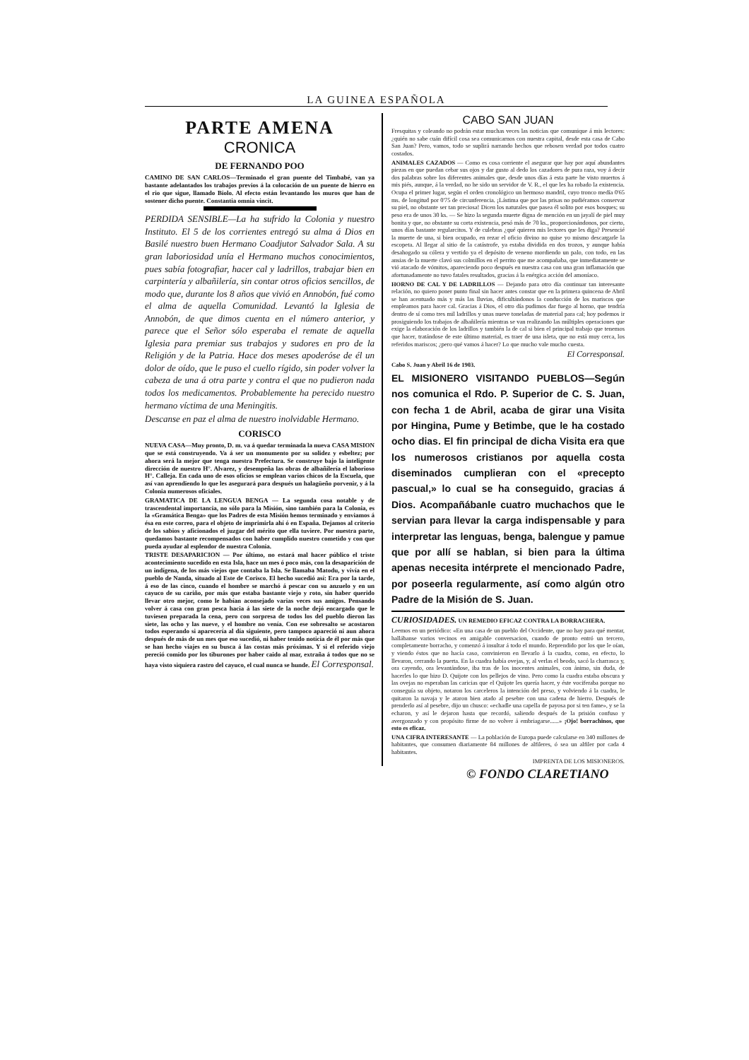LA GUINEA ESPAÑOLA
PARTE AMENA
CRONICA
DE FERNANDO POO
CAMINO DE SAN CARLOS—Terminado el gran puente del Timbabé, van ya bastante adelantados los trabajos previos á la colocación de un puente de hierro en el rio que sigue, llamado Biolo. Al efecto están levantando los muros que han de sostener dicho puente. Constantia omnia vincit.
PERDIDA SENSIBLE—La ha sufrido la Colonia y nuestro Instituto. El 5 de los corrientes entregó su alma á Dios en Basilé nuestro buen Hermano Coadjutor Salvador Sala. A su gran laboriosidad unía el Hermano muchos conocimientos, pues sabía fotografiar, hacer cal y ladrillos, trabajar bien en carpintería y albañilería, sin contar otros oficios sencillos, de modo que, durante los 8 años que vivió en Annobón, fué como el alma de aquella Comunidad. Levantó la Iglesia de Annobón, de que dimos cuenta en el número anterior, y parece que el Señor sólo esperaba el remate de aquella Iglesia para premiar sus trabajos y sudores en pro de la Religión y de la Patria. Hace dos meses apoderóse de él un dolor de oído, que le puso el cuello rígido, sin poder volver la cabeza de una á otra parte y contra el que no pudieron nada todos los medicamentos. Probablemente ha perecido nuestro hermano víctima de una Meningitis.
Descanse en paz el alma de nuestro inolvidable Hermano.
CORISCO
NUEVA CASA—Muy pronto, D. m. va á quedar terminada la nueva CASA MISION que se está construyendo. Va á ser un monumento por su solidez y esbeltez; por ahora será la mejor que tenga nuestra Prefectura. Se construye bajo la inteligente dirección de nuestro H°. Alvarez, y desempeña las obras de albañilería el laborioso H°. Calleja. En cada uno de esos oficios se emplean varios chicos de la Escuela, que así van aprendiendo lo que les asegurará para después un halagüeño porvenir, y á la Colonia numerosos oficiales.
GRAMATICA DE LA LENGUA BENGA — La segunda cosa notable y de trascendental importancia, no sólo para la Misión, sino también para la Colonia, es la «Gramática Benga» que los Padres de esta Misión hemos terminado y enviamos á ésa en este correo, para el objeto de imprimirla ahí ó en España. Dejamos al criterio de los sabios y aficionados el juzgar del mérito que ella tuviere. Por nuestra parte, quedamos bastante recompensados con haber cumplido nuestro cometido y con que pueda ayudar al esplendor de nuestra Colonia.
TRISTE DESAPARICION — Por último, no estará mal hacer público el triste acontecimiento sucedido en esta Isla, hace un mes ó poco más, con la desaparición de un indígena, de los más viejos que contaba la Isla. Se llamaba Matodu, y vivía en el pueblo de Nanda, situado al Este de Corisco. El hecho sucedió así: Era por la tarde, á eso de las cinco, cuando el hombre se marchó á pescar con su anzuelo y en un cayuco de su cariño, por más que estaba bastante viejo y roto, sin haber querido llevar otro mejor, como le habían aconsejado varias veces sus amigos. Pensando volver á casa con gran pesca hacia á las siete de la noche dejó encargado que le tuviesen preparada la cena, pero con sorpresa de todos los del pueblo dieron las siete, las ocho y las nueve, y el hombre no venía. Con ese sobresalto se acostaron todos esperando si aparecería al día siguiente, pero tampoco apareció ni aun ahora después de más de un mes que eso sucedió, ni haber tenido noticia de él por más que se han hecho viajes en su busca á las costas más próximas. Y si el referido viejo pereció comido por los tiburones por haber caido al mar, extraña á todos que no se haya visto siquiera rastro del cayuco, el cual nunca se hunde. El Corresponsal.
CABO SAN JUAN
Fresquitas y coleando no podrán estar muchas veces las noticias que comunique á mis lectores: ¿quién no sabe cuán difícil cosa sea comunicarnos con nuestra capital, desde esta casa de Cabo San Juan? Pero, vamos, todo se suplirá narrando hechos que rebosen verdad por todos cuatro costados.
ANIMALES CAZADOS — Como es cosa corriente el asegurar que hay por aquí abundantes piezas en que puedan cebar sus ojos y dar gusto al dedo los cazadores de pura raza, voy á decir dos palabras sobre los diferentes animales que, desde unos días á esta parte he visto muertos á mis piés, aunque, á la verdad, no he sido un servidor de V. R., el que les ha robado la existencia. Ocupa el primer lugar, según el orden cronológico un hermoso mandril, cuyo tronco medía 0'65 ms. de longitud por 0'75 de circunferencia. ¡Lástima que por las prisas no pudiéramos conservar su piel, no obstante ser tan preciosa! Dicen los naturales que pasea él solito por esos bosques; su peso era de unos 30 ks. — Se hizo la segunda muerte digna de mención en un jayalí de piel muy bonita y que, no obstante su corta existencia, pesó más de 70 ks., proporcionándonos, por cierto, unos días bastante regularcitos. Y de culebras ¿qué quieren mis lectores que les diga? Presencié la muerte de una, si bien ocupado, en rezar el oficio divino no quise yo mismo descargarle la escopeta. Al llegar al sitio de la catástrofe, ya estaba dividida en dos trozos, y aunque había desahogado su cólera y vertido ya el depósito de veneno mordiendo un palo, con todo, en las ansias de la muerte clavó sus colmillos en el perrito que me acompañaba, que inmediatamente se vió atacado de vómitos, apareciendo poco después en nuestra casa con una gran inflamación que afortunadamente no tuvo fatales resultados, gracias á la enérgica acción del amoníaco.
HORNO DE CAL Y DE LADRILLOS — Dejando para otro día continuar tan interesante relación, no quiero poner punto final sin hacer antes constar que en la primera quincena de Abril se han acentuado más y más las lluvias, dificultándonos la conducción de los mariscos que empleamos para hacer cal. Gracias á Dios, el otro día pudimos dar fuego al horno, que tendría dentro de sí como tres mil ladrillos y unas nueve toneladas de material para cal; hoy podemos ir prosiguiendo los trabajos de albañilería mientras se van realizando las múltiples operaciones que exige la elaboración de los ladrillos y también la de cal si bien el principal trabajo que tenemos que hacer, tratándose de este último material, es traer de una isleta, que no está muy cerca, los referidos mariscos; ¿pero qué vamos á hacer? Lo que mucho vale mucho cuesta.
El Corresponsal.
Cabo S. Juan y Abril 16 de 1903.
EL MISIONERO VISITANDO PUEBLOS—Según nos comunica el Rdo. P. Superior de C. S. Juan, con fecha 1 de Abril, acaba de girar una Visita por Hingina, Pume y Betimbe, que le ha costado ocho dias. El fin principal de dicha Visita era que los numerosos cristianos por aquella costa diseminados cumplieran con el «precepto pascual,» lo cual se ha conseguido, gracias á Dios. Acompañábanle cuatro muchachos que le servian para llevar la carga indispensable y para interpretar las lenguas, benga, balengue y pamue que por allí se hablan, si bien para la última apenas necesita intérprete el mencionado Padre, por poseerla regularmente, así como algún otro Padre de la Misión de S. Juan.
CURIOSIDADES. UN REMEDIO EFICAZ CONTRA LA BORRACHERA.
Leemos en un periódico: «En una casa de un pueblo del Occidente, que no hay para qué mentar, hallábanse varios vecinos en amigable conversacion, cuando de pronto entró un tercero, completamente borracho, y comenzó á insultar á todo el mundo. Reprendido por los que le oían, y viendo éstos que no hacía caso, convinieron en llevarlo á la cuadra, como, en efecto, lo llevaron, cerrando la puerta. En la cuadra había ovejas, y, al verlas el beodo, sacó la charrasca y, ora cayendo, ora levantándose, iba tras de los inocentes animales, con ánimo, sin duda, de hacerles lo que hizo D. Quijote con los pellejos de vino. Pero como la cuadra estaba obscura y las ovejas no esperaban las caricias que el Quijote les quería hacer, y éste vociferaba porque no conseguía su objeto, notaron los carceleros la intención del preso, y volviendo á la cuadra, le quitaron la navaja y le ataron bien atado al pesebre con una cadena de hierro. Después de prenderlo así al pesebre, dijo un chusco: «echadle una capella de payosa por si ten fame», y se la echaron, y así le dejaron hasta que recordó, saliendo después de la prisión confuso y avergonzado y con propósito firme de no volver á embriagarse......» ¡Ojo! borrachinos, que esto es eficaz.
UNA CIFRA INTERESANTE — La población de Europa puede calcularse en 340 millones de habitantes, que consumen diariamente 84 millones de alfileres, ó sea un alfiler por cada 4 habitantes.
IMPRENTA DE LOS MISIONEROS.
© FONDO CLARETIANO